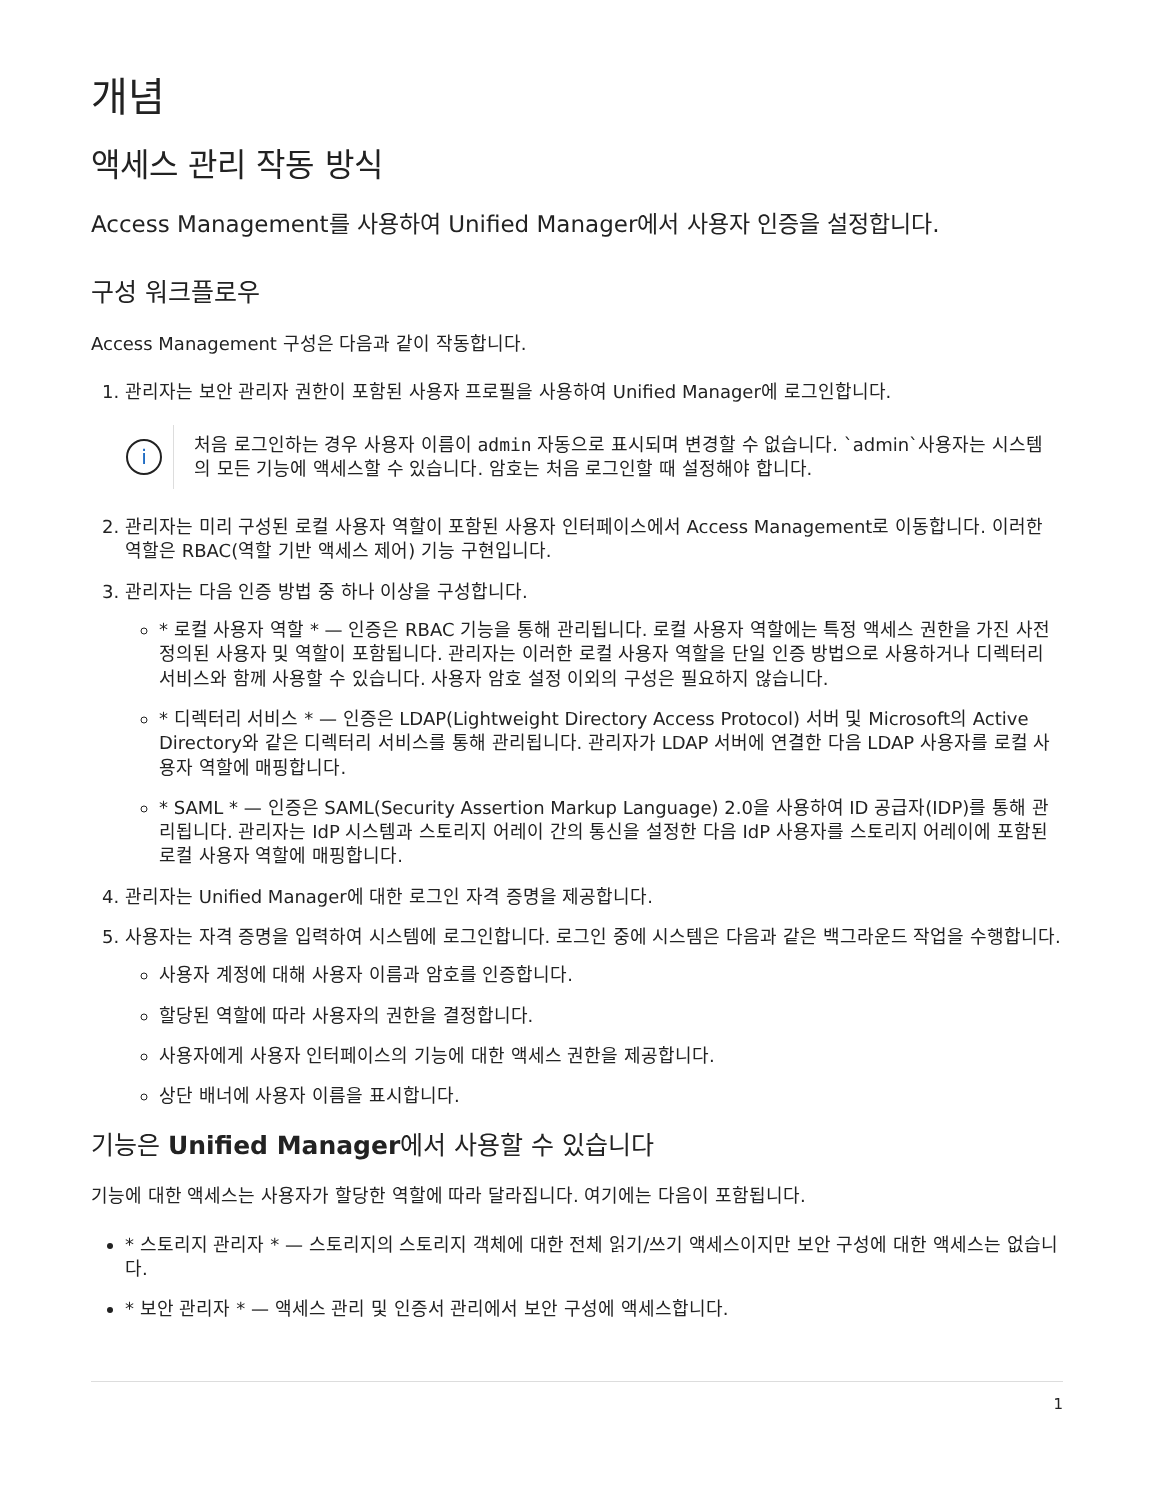개념
액세스 관리 작동 방식
Access Management를 사용하여 Unified Manager에서 사용자 인증을 설정합니다.
구성 워크플로우
Access Management 구성은 다음과 같이 작동합니다.
1. 관리자는 보안 관리자 권한이 포함된 사용자 프로필을 사용하여 Unified Manager에 로그인합니다.
i
처음 로그인하는 경우 사용자 이름이 admin 자동으로 표시되며 변경할 수 없습니다. `admin`사용자는 시스템의 모든 기능에 액세스할 수 있습니다. 암호는 처음 로그인할 때 설정해야 합니다.
2. 관리자는 미리 구성된 로컬 사용자 역할이 포함된 사용자 인터페이스에서 Access Management로 이동합니다. 이러한 역할은 RBAC(역할 기반 액세스 제어) 기능 구현입니다.
3. 관리자는 다음 인증 방법 중 하나 이상을 구성합니다.
* 로컬 사용자 역할 * — 인증은 RBAC 기능을 통해 관리됩니다. 로컬 사용자 역할에는 특정 액세스 권한을 가진 사전 정의된 사용자 및 역할이 포함됩니다. 관리자는 이러한 로컬 사용자 역할을 단일 인증 방법으로 사용하거나 디렉터리 서비스와 함께 사용할 수 있습니다. 사용자 암호 설정 이외의 구성은 필요하지 않습니다.
* 디렉터리 서비스 * — 인증은 LDAP(Lightweight Directory Access Protocol) 서버 및 Microsoft의 Active Directory와 같은 디렉터리 서비스를 통해 관리됩니다. 관리자가 LDAP 서버에 연결한 다음 LDAP 사용자를 로컬 사용자 역할에 매핑합니다.
* SAML * — 인증은 SAML(Security Assertion Markup Language) 2.0을 사용하여 ID 공급자(IDP)를 통해 관리됩니다. 관리자는 IdP 시스템과 스토리지 어레이 간의 통신을 설정한 다음 IdP 사용자를 스토리지 어레이에 포함된 로컬 사용자 역할에 매핑합니다.
4. 관리자는 Unified Manager에 대한 로그인 자격 증명을 제공합니다.
5. 사용자는 자격 증명을 입력하여 시스템에 로그인합니다. 로그인 중에 시스템은 다음과 같은 백그라운드 작업을 수행합니다.
사용자 계정에 대해 사용자 이름과 암호를 인증합니다.
할당된 역할에 따라 사용자의 권한을 결정합니다.
사용자에게 사용자 인터페이스의 기능에 대한 액세스 권한을 제공합니다.
상단 배너에 사용자 이름을 표시합니다.
기능은 Unified Manager에서 사용할 수 있습니다
기능에 대한 액세스는 사용자가 할당한 역할에 따라 달라집니다. 여기에는 다음이 포함됩니다.
* 스토리지 관리자 * — 스토리지의 스토리지 객체에 대한 전체 읽기/쓰기 액세스이지만 보안 구성에 대한 액세스는 없습니다.
* 보안 관리자 * — 액세스 관리 및 인증서 관리에서 보안 구성에 액세스합니다.
1